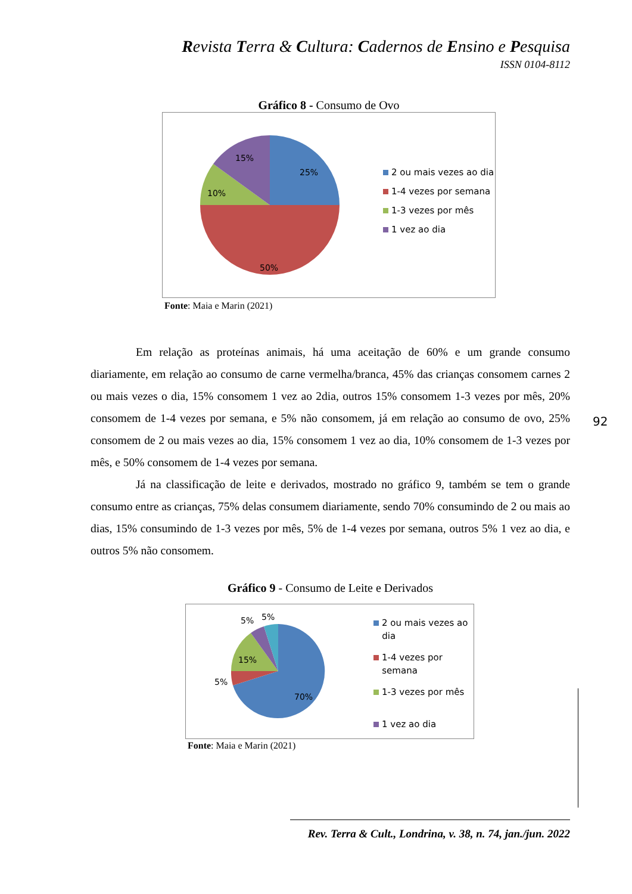Revista Terra & Cultura: Cadernos de Ensino e Pesquisa
ISSN 0104-8112
Gráfico 8 - Consumo de Ovo
25%
50%
10%
15%
2 ou mais vezes ao dia
1-4 vezes por semana
1-3 vezes por mês
1 vez ao dia
Fonte: Maia e Marin (2021)
Em relação as proteínas animais, há uma aceitação de 60% e um grande consumo diariamente, em relação ao consumo de carne vermelha/branca, 45% das crianças consomem carnes 2 ou mais vezes o dia, 15% consomem 1 vez ao 2dia, outros 15% consomem 1-3 vezes por mês, 20% consomem de 1-4 vezes por semana, e 5% não consomem, já em relação ao consumo de ovo, 25% consomem de 2 ou mais vezes ao dia, 15% consomem 1 vez ao dia, 10% consomem de 1-3 vezes por mês, e 50% consomem de 1-4 vezes por semana.
Já na classificação de leite e derivados, mostrado no gráfico 9, também se tem o grande consumo entre as crianças, 75% delas consumem diariamente, sendo 70% consumindo de 2 ou mais ao dias, 15% consumindo de 1-3 vezes por mês, 5% de 1-4 vezes por semana, outros 5% 1 vez ao dia, e outros 5% não consomem.
Gráfico 9 - Consumo de Leite e Derivados
92
70%
5%
15%
5%
5%
2 ou mais vezes ao
dia
1-4 vezes por
semana
1-3 vezes por mês
1 vez ao dia
Fonte: Maia e Marin (2021)
Rev. Terra & Cult., Londrina, v. 38, n. 74, jan./jun. 2022